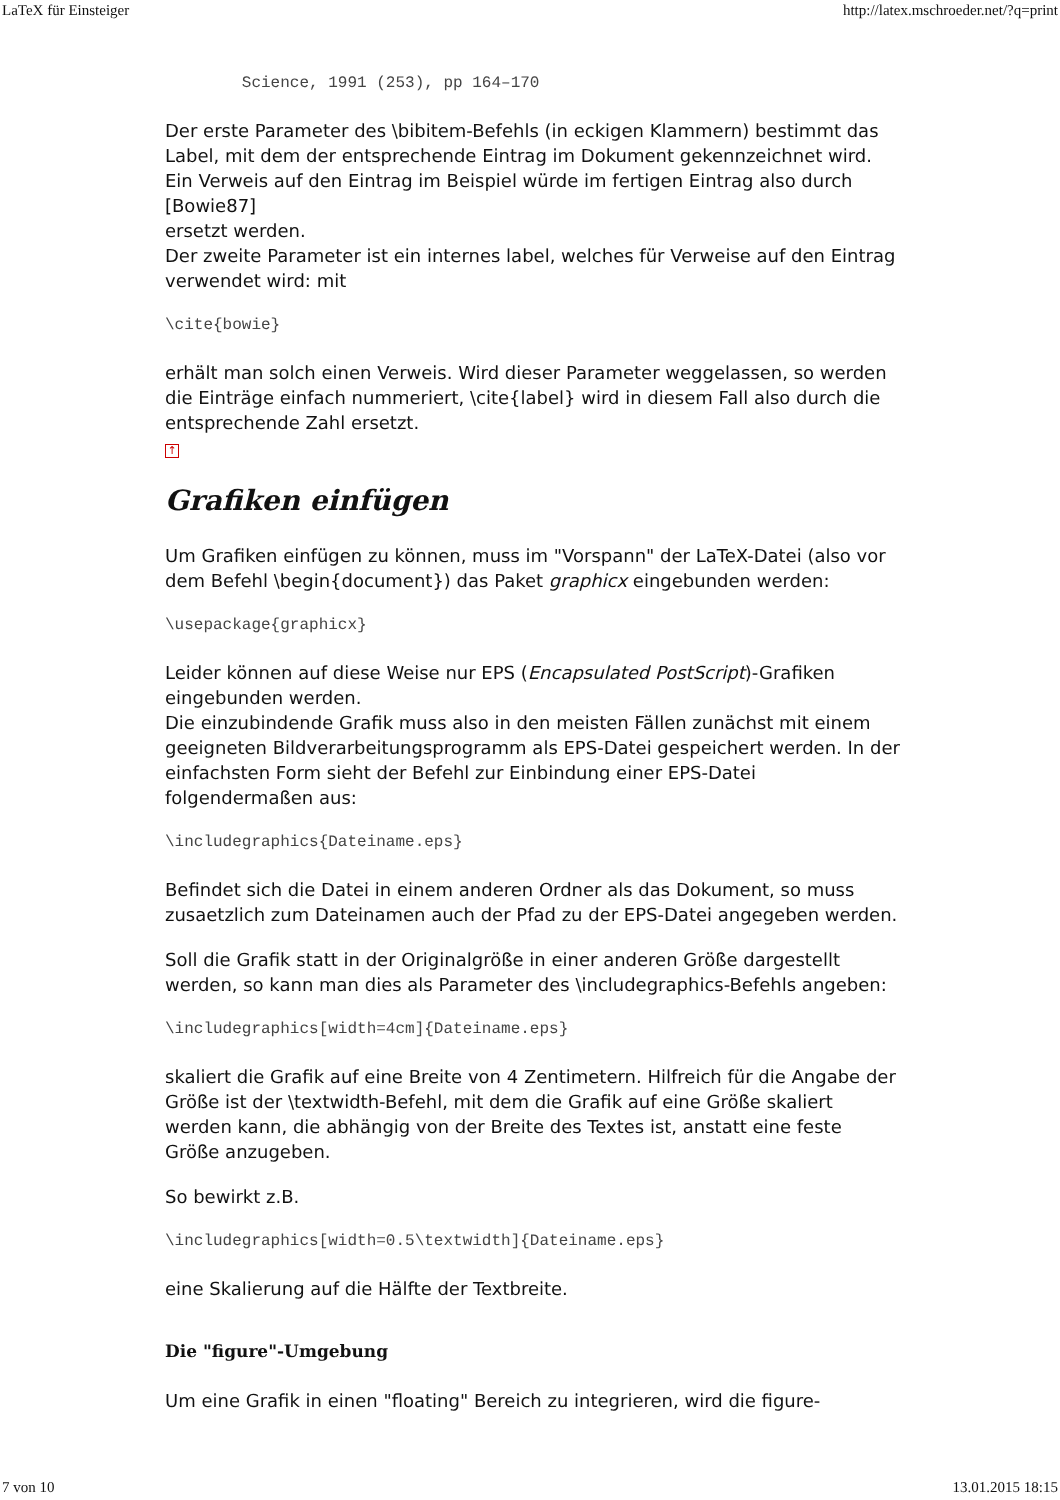LaTeX für Einsteiger http://latex.mschroeder.net/?q=print
        Science, 1991 (253), pp 164–170
Der erste Parameter des \bibitem-Befehls (in eckigen Klammern) bestimmt das Label, mit dem der entsprechende Eintrag im Dokument gekennzeichnet wird. Ein Verweis auf den Eintrag im Beispiel würde im fertigen Eintrag also durch [Bowie87]
ersetzt werden.
Der zweite Parameter ist ein internes label, welches für Verweise auf den Eintrag verwendet wird: mit
\cite{bowie}
erhält man solch einen Verweis. Wird dieser Parameter weggelassen, so werden die Einträge einfach nummeriert, \cite{label} wird in diesem Fall also durch die entsprechende Zahl ersetzt.
↑
Grafiken einfügen
Um Grafiken einfügen zu können, muss im "Vorspann" der LaTeX-Datei (also vor dem Befehl \begin{document}) das Paket graphicx eingebunden werden:
\usepackage{graphicx}
Leider können auf diese Weise nur EPS (Encapsulated PostScript)-Grafiken eingebunden werden.
Die einzubindende Grafik muss also in den meisten Fällen zunächst mit einem geeigneten Bildverarbeitungsprogramm als EPS-Datei gespeichert werden. In der einfachsten Form sieht der Befehl zur Einbindung einer EPS-Datei folgendermaßen aus:
\includegraphics{Dateiname.eps}
Befindet sich die Datei in einem anderen Ordner als das Dokument, so muss zusaetzlich zum Dateinamen auch der Pfad zu der EPS-Datei angegeben werden.
Soll die Grafik statt in der Originalgröße in einer anderen Größe dargestellt werden, so kann man dies als Parameter des \includegraphics-Befehls angeben:
\includegraphics[width=4cm]{Dateiname.eps}
skaliert die Grafik auf eine Breite von 4 Zentimetern. Hilfreich für die Angabe der Größe ist der \textwidth-Befehl, mit dem die Grafik auf eine Größe skaliert werden kann, die abhängig von der Breite des Textes ist, anstatt eine feste Größe anzugeben.
So bewirkt z.B.
\includegraphics[width=0.5\textwidth]{Dateiname.eps}
eine Skalierung auf die Hälfte der Textbreite.
Die "figure"-Umgebung
Um eine Grafik in einen "floating" Bereich zu integrieren, wird die figure-
7 von 10 13.01.2015 18:15